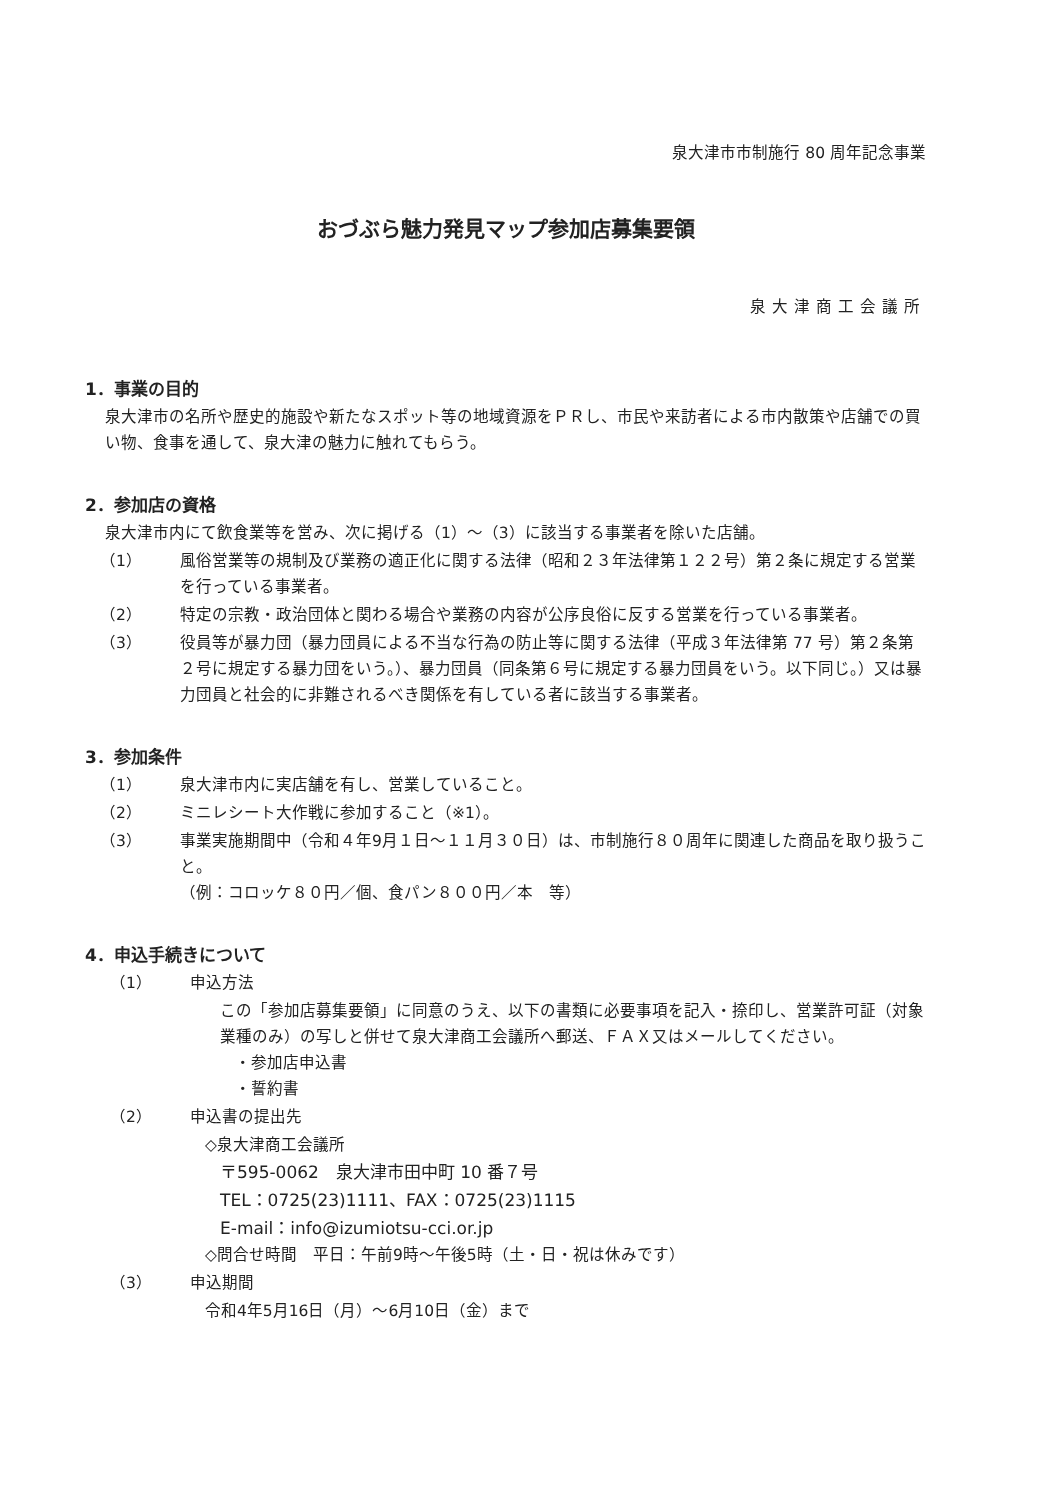泉大津市市制施行 80 周年記念事業
おづぶら魅力発見マップ参加店募集要領
泉大津商工会議所
1．事業の目的
泉大津市の名所や歴史的施設や新たなスポット等の地域資源をＰＲし、市民や来訪者による市内散策や店舗での買い物、食事を通して、泉大津の魅力に触れてもらう。
2．参加店の資格
泉大津市内にて飲食業等を営み、次に掲げる（1）～（3）に該当する事業者を除いた店舗。
（1） 風俗営業等の規制及び業務の適正化に関する法律（昭和２３年法律第１２２号）第２条に規定する営業を行っている事業者。
（2） 特定の宗教・政治団体と関わる場合や業務の内容が公序良俗に反する営業を行っている事業者。
（3） 役員等が暴力団（暴力団員による不当な行為の防止等に関する法律（平成３年法律第 77 号）第２条第２号に規定する暴力団をいう。）、暴力団員（同条第６号に規定する暴力団員をいう。以下同じ。）又は暴力団員と社会的に非難されるべき関係を有している者に該当する事業者。
3．参加条件
（1） 泉大津市内に実店舗を有し、営業していること。
（2） ミニレシート大作戦に参加すること（※1）。
（3） 事業実施期間中（令和４年9月１日～１１月３０日）は、市制施行８０周年に関連した商品を取り扱うこと。
（例：コロッケ８０円／個、食パン８００円／本　等）
4．申込手続きについて
（1） 申込方法
この「参加店募集要領」に同意のうえ、以下の書類に必要事項を記入・捺印し、営業許可証（対象業種のみ）の写しと併せて泉大津商工会議所へ郵送、ＦＡＸ又はメールしてください。
・参加店申込書
・誓約書
（2） 申込書の提出先
◇泉大津商工会議所
〒595-0062　泉大津市田中町 10 番７号
TEL：0725(23)1111、FAX：0725(23)1115
E-mail：info@izumiotsu-cci.or.jp
◇問合せ時間　平日：午前9時～午後5時（土・日・祝は休みです）
（3） 申込期間
令和4年5月16日（月）～6月10日（金）まで